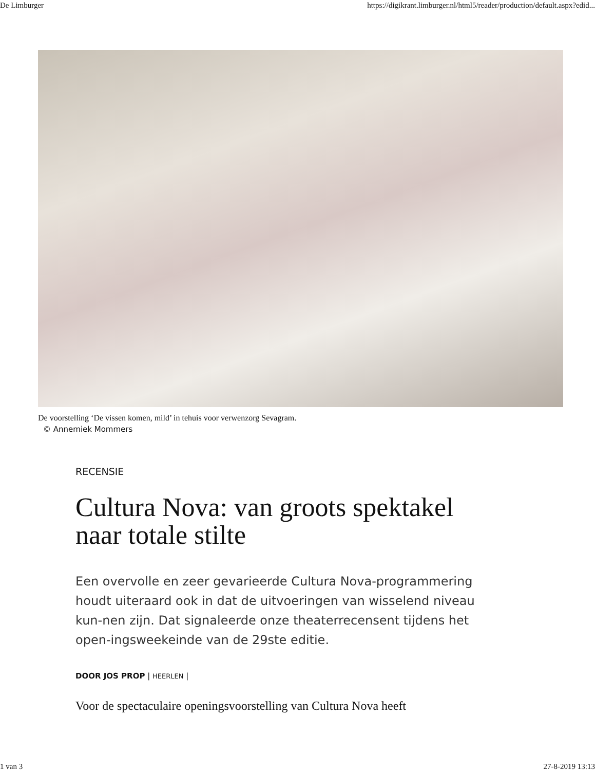De Limburger https://digikrant.limburger.nl/html5/reader/production/default.aspx?edid...
De voorstelling ‘De vissen komen, mild’ in tehuis voor verwenzorg Sevagram.
© Annemiek Mommers
RECENSIE
Cultura Nova: van groots spektakel naar totale stilte
Een overvolle en zeer gevarieerde Cultura Nova-programmering houdt uiteraard ook in dat de uitvoeringen van wisselend niveau kun-nen zijn. Dat signaleerde onze theaterrecensent tijdens het open-ingsweekeinde van de 29ste editie.
DOOR JOS PROP | HEERLEN |
Voor de spectaculaire openingsvoorstelling van Cultura Nova heeft
1 van 3 27-8-2019 13:13